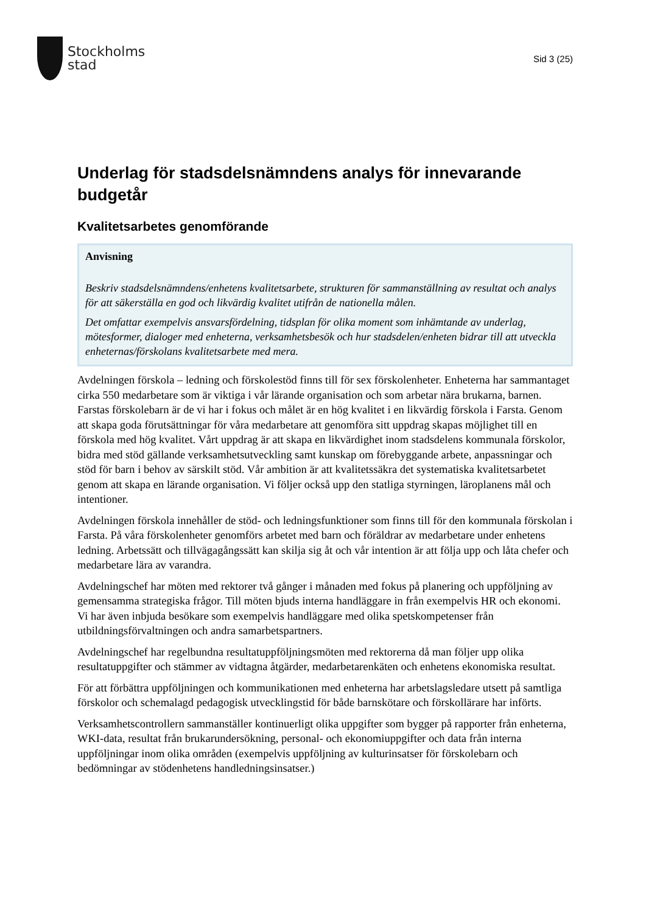Stockholms
stad
Sid 3 (25)
Underlag för stadsdelsnämndens analys för innevarande budgetår
Kvalitetsarbetes genomförande
Anvisning
Beskriv stadsdelsnämndens/enhetens kvalitetsarbete, strukturen för sammanställning av resultat och analys för att säkerställa en god och likvärdig kvalitet utifrån de nationella målen.
Det omfattar exempelvis ansvarsfördelning, tidsplan för olika moment som inhämtande av underlag, mötesformer, dialoger med enheterna, verksamhetsbesök och hur stadsdelen/enheten bidrar till att utveckla enheternas/förskolans kvalitetsarbete med mera.
Avdelningen förskola – ledning och förskolestöd finns till för sex förskolenheter. Enheterna har sammantaget cirka 550 medarbetare som är viktiga i vår lärande organisation och som arbetar nära brukarna, barnen. Farstas förskolebarn är de vi har i fokus och målet är en hög kvalitet i en likvärdig förskola i Farsta. Genom att skapa goda förutsättningar för våra medarbetare att genomföra sitt uppdrag skapas möjlighet till en förskola med hög kvalitet. Vårt uppdrag är att skapa en likvärdighet inom stadsdelens kommunala förskolor, bidra med stöd gällande verksamhetsutveckling samt kunskap om förebyggande arbete, anpassningar och stöd för barn i behov av särskilt stöd. Vår ambition är att kvalitetssäkra det systematiska kvalitetsarbetet genom att skapa en lärande organisation. Vi följer också upp den statliga styrningen, läroplanens mål och intentioner.
Avdelningen förskola innehåller de stöd- och ledningsfunktioner som finns till för den kommunala förskolan i Farsta. På våra förskolenheter genomförs arbetet med barn och föräldrar av medarbetare under enhetens ledning. Arbetssätt och tillvägagångssätt kan skilja sig åt och vår intention är att följa upp och låta chefer och medarbetare lära av varandra.
Avdelningschef har möten med rektorer två gånger i månaden med fokus på planering och uppföljning av gemensamma strategiska frågor. Till möten bjuds interna handläggare in från exempelvis HR och ekonomi. Vi har även inbjuda besökare som exempelvis handläggare med olika spetskompetenser från utbildningsförvaltningen och andra samarbetspartners.
Avdelningschef har regelbundna resultatuppföljningsmöten med rektorerna då man följer upp olika resultatuppgifter och stämmer av vidtagna åtgärder, medarbetarenkäten och enhetens ekonomiska resultat.
För att förbättra uppföljningen och kommunikationen med enheterna har arbetslagsledare utsett på samtliga förskolor och schemalagd pedagogisk utvecklingstid för både barnskötare och förskollärare har införts.
Verksamhetscontrollern sammanställer kontinuerligt olika uppgifter som bygger på rapporter från enheterna, WKI-data, resultat från brukarundersökning, personal- och ekonomiuppgifter och data från interna uppföljningar inom olika områden (exempelvis uppföljning av kulturinsatser för förskolebarn och bedömningar av stödenhetens handledningsinsatser.)